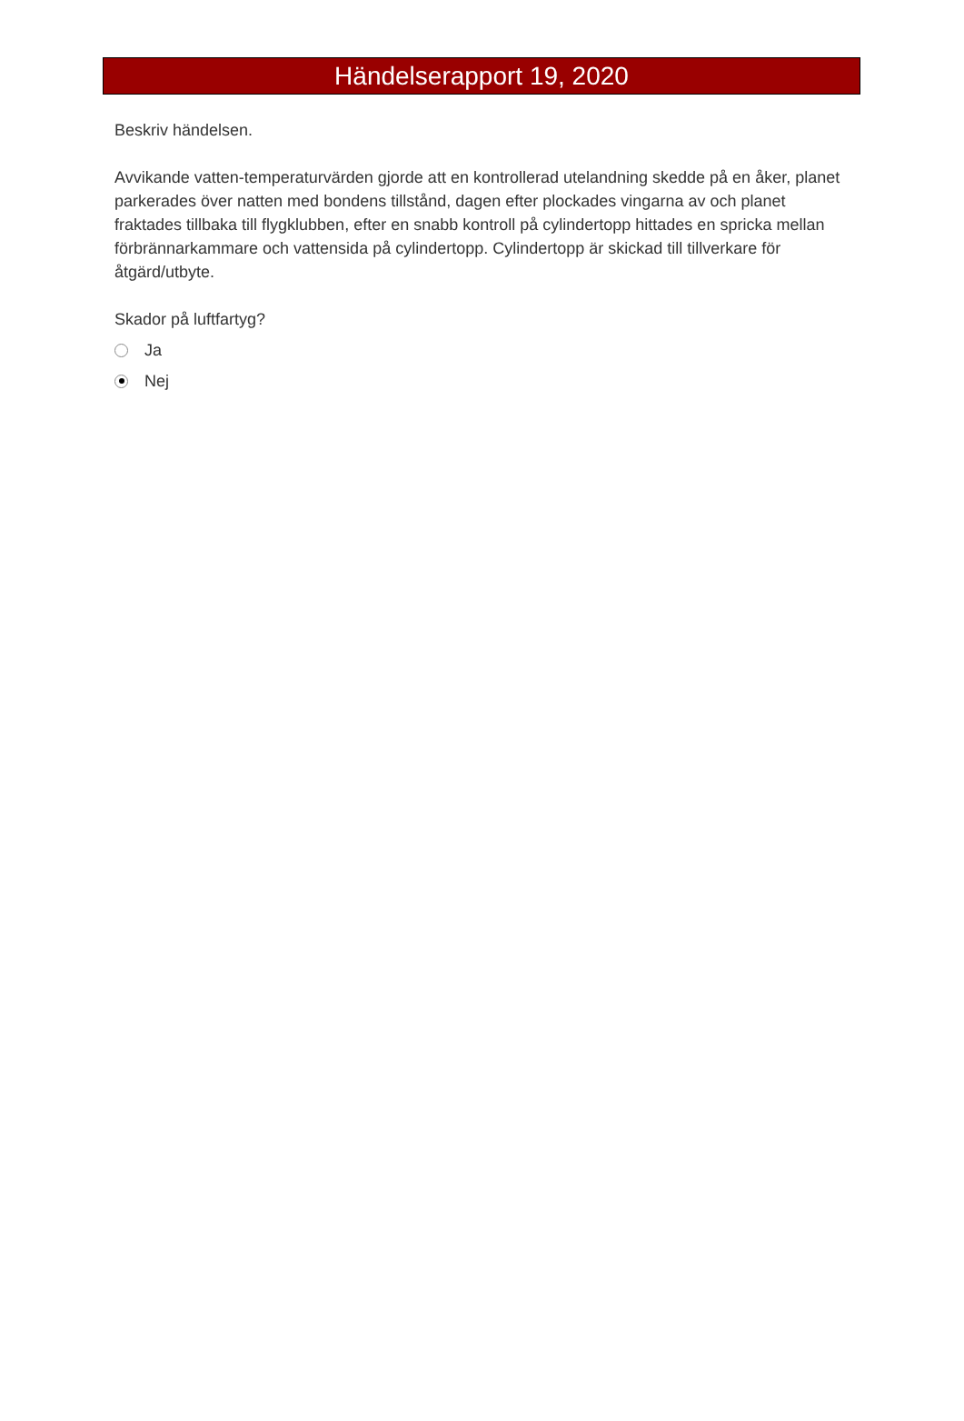Händelserapport 19, 2020
Beskriv händelsen.
Avvikande vatten-temperaturvärden gjorde att en kontrollerad utelandning skedde på en åker, planet parkerades över natten med bondens tillstånd, dagen efter plockades vingarna av och planet fraktades tillbaka till flygklubben, efter en snabb kontroll på cylindertopp hittades en spricka mellan förbrännarkammare och vattensida på cylindertopp. Cylindertopp är skickad till tillverkare för åtgärd/utbyte.
Skador på luftfartyg?
Ja
Nej